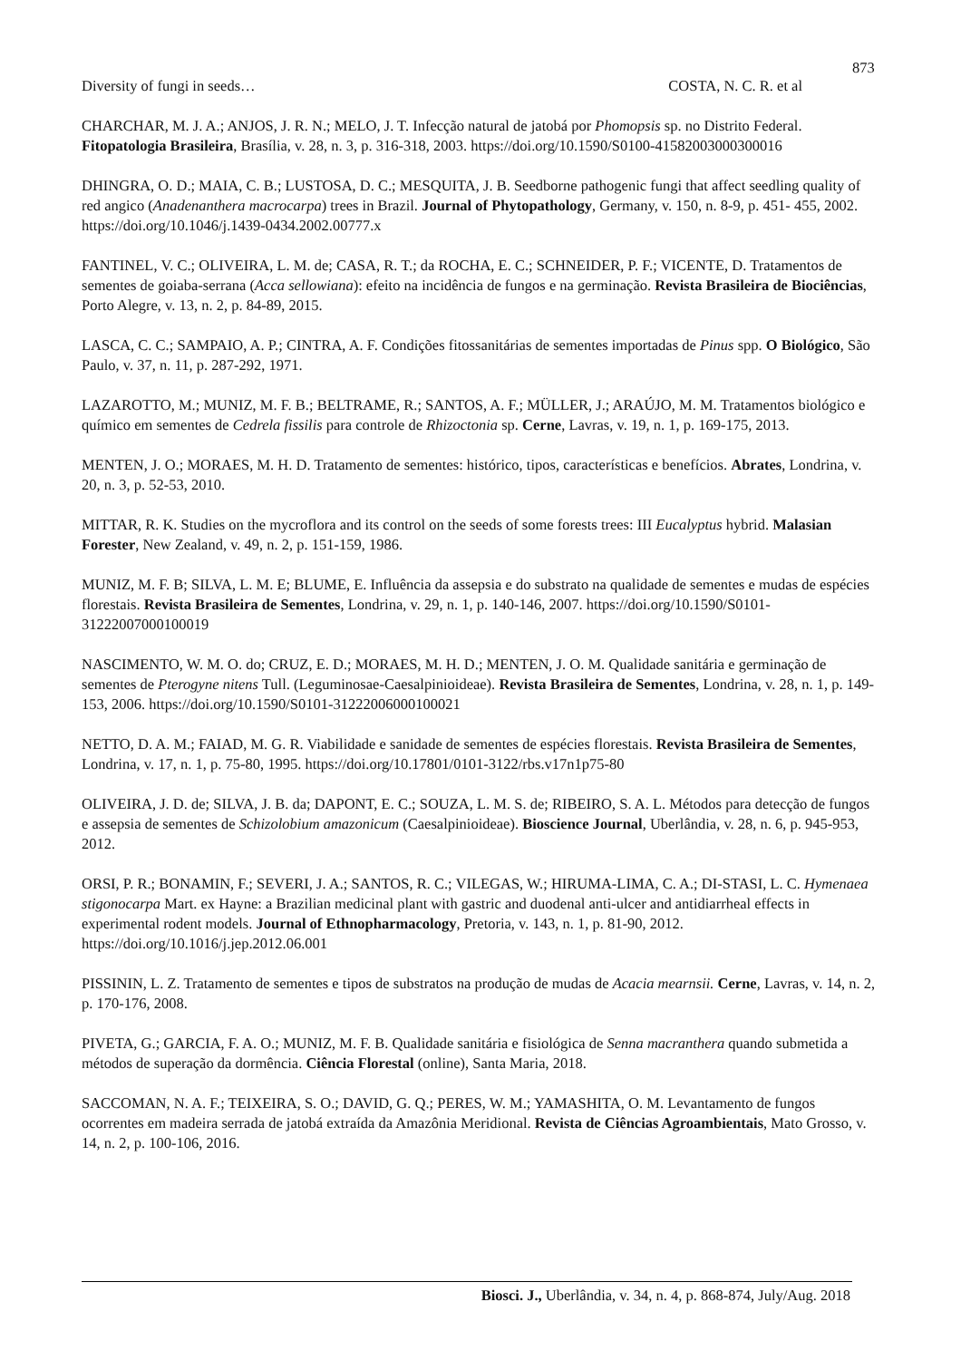873
Diversity of fungi in seeds… COSTA, N. C. R. et al
CHARCHAR, M. J. A.; ANJOS, J. R. N.; MELO, J. T. Infecção natural de jatobá por Phomopsis sp. no Distrito Federal. Fitopatologia Brasileira, Brasília, v. 28, n. 3, p. 316-318, 2003. https://doi.org/10.1590/S0100-41582003000300016
DHINGRA, O. D.; MAIA, C. B.; LUSTOSA, D. C.; MESQUITA, J. B. Seedborne pathogenic fungi that affect seedling quality of red angico (Anadenanthera macrocarpa) trees in Brazil. Journal of Phytopathology, Germany, v. 150, n. 8-9, p. 451- 455, 2002. https://doi.org/10.1046/j.1439-0434.2002.00777.x
FANTINEL, V. C.; OLIVEIRA, L. M. de; CASA, R. T.; da ROCHA, E. C.; SCHNEIDER, P. F.; VICENTE, D. Tratamentos de sementes de goiaba-serrana (Acca sellowiana): efeito na incidência de fungos e na germinação. Revista Brasileira de Biociências, Porto Alegre, v. 13, n. 2, p. 84-89, 2015.
LASCA, C. C.; SAMPAIO, A. P.; CINTRA, A. F. Condições fitossanitárias de sementes importadas de Pinus spp. O Biológico, São Paulo, v. 37, n. 11, p. 287-292, 1971.
LAZAROTTO, M.; MUNIZ, M. F. B.; BELTRAME, R.; SANTOS, A. F.; MÜLLER, J.; ARAÚJO, M. M. Tratamentos biológico e químico em sementes de Cedrela fissilis para controle de Rhizoctonia sp. Cerne, Lavras, v. 19, n. 1, p. 169-175, 2013.
MENTEN, J. O.; MORAES, M. H. D. Tratamento de sementes: histórico, tipos, características e benefícios. Abrates, Londrina, v. 20, n. 3, p. 52-53, 2010.
MITTAR, R. K. Studies on the mycroflora and its control on the seeds of some forests trees: III Eucalyptus hybrid. Malasian Forester, New Zealand, v. 49, n. 2, p. 151-159, 1986.
MUNIZ, M. F. B; SILVA, L. M. E; BLUME, E. Influência da assepsia e do substrato na qualidade de sementes e mudas de espécies florestais. Revista Brasileira de Sementes, Londrina, v. 29, n. 1, p. 140-146, 2007. https://doi.org/10.1590/S0101-31222007000100019
NASCIMENTO, W. M. O. do; CRUZ, E. D.; MORAES, M. H. D.; MENTEN, J. O. M. Qualidade sanitária e germinação de sementes de Pterogyne nitens Tull. (Leguminosae-Caesalpinioideae). Revista Brasileira de Sementes, Londrina, v. 28, n. 1, p. 149-153, 2006. https://doi.org/10.1590/S0101-31222006000100021
NETTO, D. A. M.; FAIAD, M. G. R. Viabilidade e sanidade de sementes de espécies florestais. Revista Brasileira de Sementes, Londrina, v. 17, n. 1, p. 75-80, 1995. https://doi.org/10.17801/0101-3122/rbs.v17n1p75-80
OLIVEIRA, J. D. de; SILVA, J. B. da; DAPONT, E. C.; SOUZA, L. M. S. de; RIBEIRO, S. A. L. Métodos para detecção de fungos e assepsia de sementes de Schizolobium amazonicum (Caesalpinioideae). Bioscience Journal, Uberlândia, v. 28, n. 6, p. 945-953, 2012.
ORSI, P. R.; BONAMIN, F.; SEVERI, J. A.; SANTOS, R. C.; VILEGAS, W.; HIRUMA-LIMA, C. A.; DI-STASI, L. C. Hymenaea stigonocarpa Mart. ex Hayne: a Brazilian medicinal plant with gastric and duodenal anti-ulcer and antidiarrheal effects in experimental rodent models. Journal of Ethnopharmacology, Pretoria, v. 143, n. 1, p. 81-90, 2012. https://doi.org/10.1016/j.jep.2012.06.001
PISSININ, L. Z. Tratamento de sementes e tipos de substratos na produção de mudas de Acacia mearnsii. Cerne, Lavras, v. 14, n. 2, p. 170-176, 2008.
PIVETA, G.; GARCIA, F. A. O.; MUNIZ, M. F. B. Qualidade sanitária e fisiológica de Senna macranthera quando submetida a métodos de superação da dormência. Ciência Florestal (online), Santa Maria, 2018.
SACCOMAN, N. A. F.; TEIXEIRA, S. O.; DAVID, G. Q.; PERES, W. M.; YAMASHITA, O. M. Levantamento de fungos ocorrentes em madeira serrada de jatobá extraída da Amazônia Meridional. Revista de Ciências Agroambientais, Mato Grosso, v. 14, n. 2, p. 100-106, 2016.
Biosci. J., Uberlândia, v. 34, n. 4, p. 868-874, July/Aug. 2018